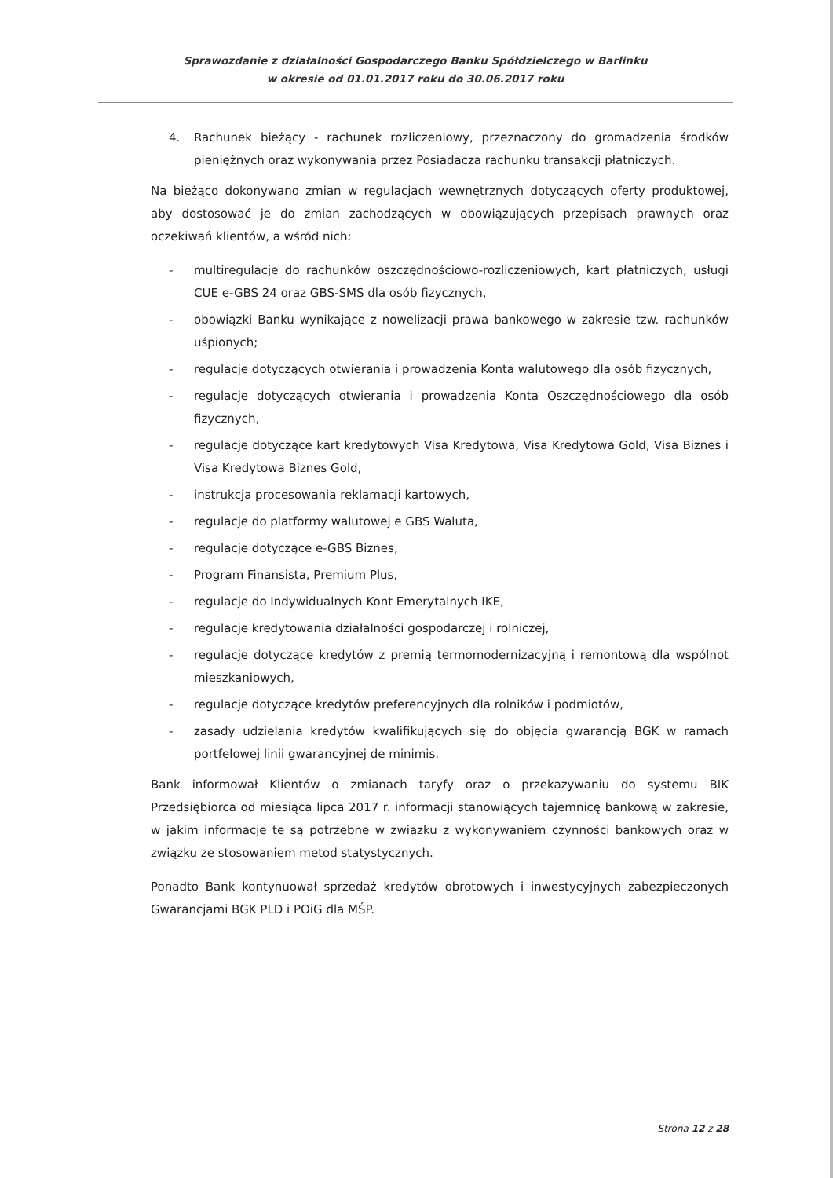Sprawozdanie z działalności Gospodarczego Banku Spółdzielczego w Barlinku
w okresie od 01.01.2017 roku do 30.06.2017 roku
4. Rachunek bieżący - rachunek rozliczeniowy, przeznaczony do gromadzenia środków pieniężnych oraz wykonywania przez Posiadacza rachunku transakcji płatniczych.
Na bieżąco dokonywano zmian w regulacjach wewnętrznych dotyczących oferty produktowej, aby dostosować je do zmian zachodzących w obowiązujących przepisach prawnych oraz oczekiwań klientów, a wśród nich:
- multiregulacje do rachunków oszczędnościowo-rozliczeniowych, kart płatniczych, usługi CUE e-GBS 24 oraz GBS-SMS dla osób fizycznych,
- obowiązki Banku wynikające z nowelizacji prawa bankowego w zakresie tzw. rachunków uśpionych;
- regulacje dotyczących otwierania i prowadzenia Konta walutowego dla osób fizycznych,
- regulacje dotyczących otwierania i prowadzenia Konta Oszczędnościowego dla osób fizycznych,
- regulacje dotyczące kart kredytowych Visa Kredytowa, Visa Kredytowa Gold, Visa Biznes i Visa Kredytowa Biznes Gold,
- instrukcja procesowania reklamacji kartowych,
- regulacje do platformy walutowej e GBS Waluta,
- regulacje dotyczące e-GBS Biznes,
- Program Finansista, Premium Plus,
- regulacje do Indywidualnych Kont Emerytalnych IKE,
- regulacje kredytowania działalności gospodarczej i rolniczej,
- regulacje dotyczące kredytów z premią termomodernizacyjną i remontową dla wspólnot mieszkaniowych,
- regulacje dotyczące kredytów preferencyjnych dla rolników i podmiotów,
- zasady udzielania kredytów kwalifikujących się do objęcia gwarancją BGK w ramach portfelowej linii gwarancyjnej de minimis.
Bank informował Klientów o zmianach taryfy oraz o przekazywaniu do systemu BIK Przedsiębiorca od miesiąca lipca 2017 r. informacji stanowiących tajemnicę bankową w zakresie, w jakim informacje te są potrzebne w związku z wykonywaniem czynności bankowych oraz w związku ze stosowaniem metod statystycznych.
Ponadto Bank kontynuował sprzedaż kredytów obrotowych i inwestycyjnych zabezpieczonych Gwarancjami BGK PLD i POiG dla MŚP.
Strona 12 z 28